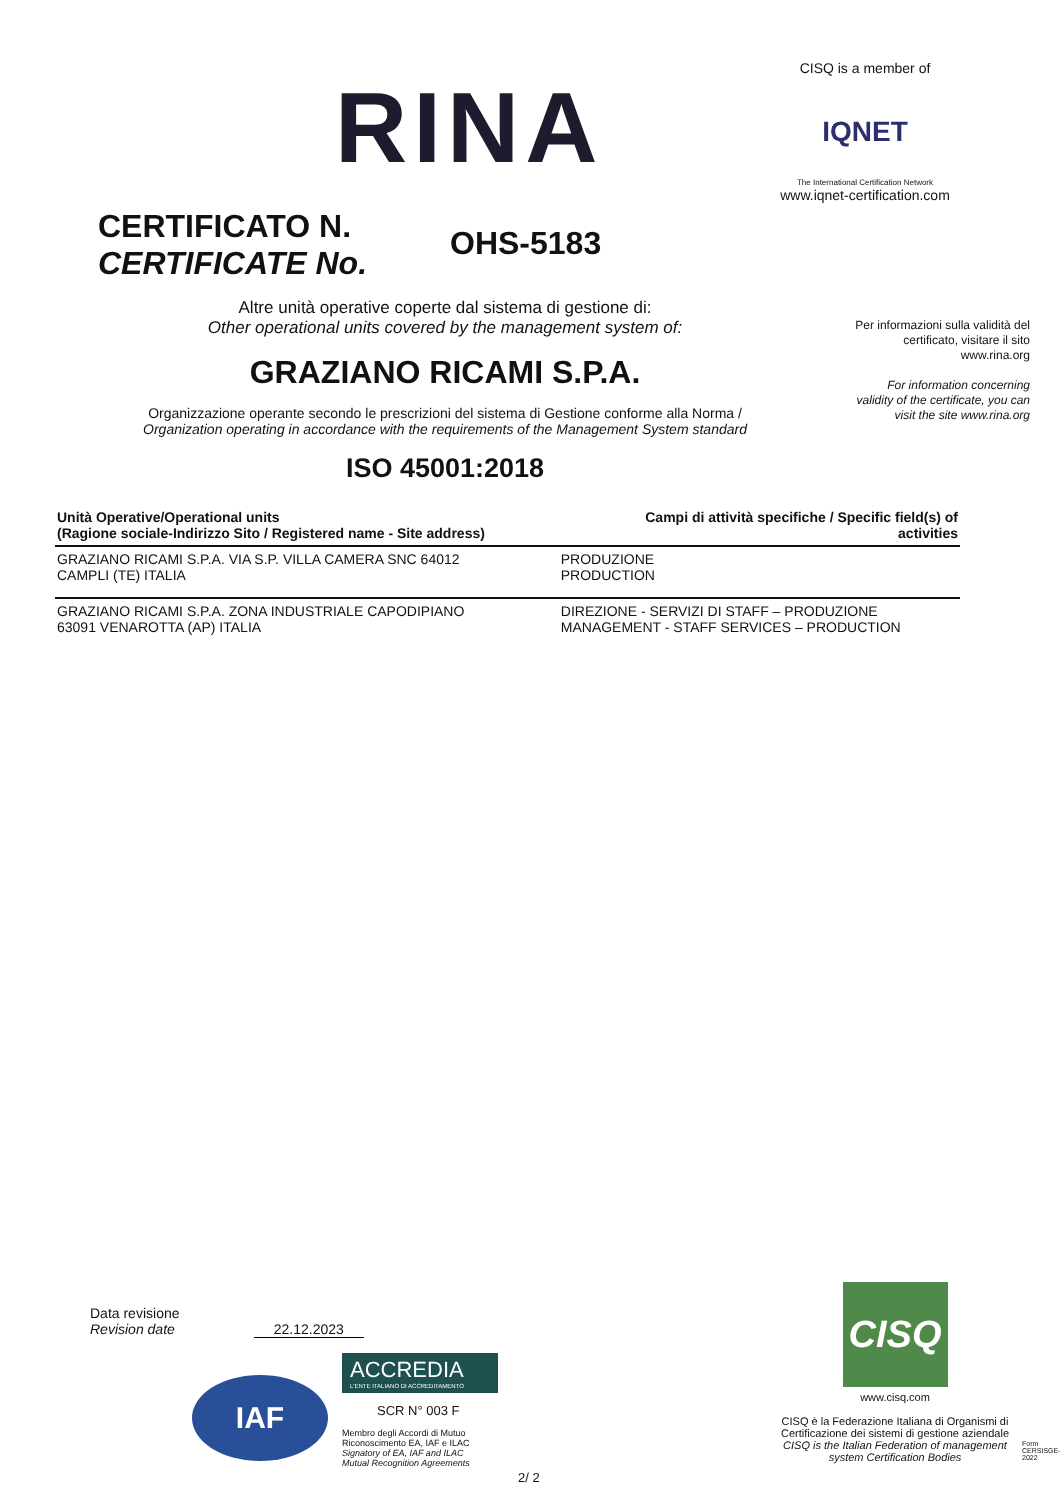RINA
CISQ is a member of
IQNET
The International Certification Network
www.iqnet-certification.com
CERTIFICATO N.
CERTIFICATE No.
OHS-5183
Per informazioni sulla validità del certificato, visitare il sito www.rina.org
For information concerning validity of the certificate, you can visit the site www.rina.org
Altre unità operative coperte dal sistema di gestione di:
Other operational units covered by the management system of:
GRAZIANO RICAMI S.P.A.
Organizzazione operante secondo le prescrizioni del sistema di Gestione conforme alla Norma /
Organization operating in accordance with the requirements of the Management System standard
ISO 45001:2018
| Unità Operative/Operational units (Ragione sociale-Indirizzo Sito / Registered name - Site address) | Campi di attività specifiche / Specific field(s) of activities |
| --- | --- |
| GRAZIANO RICAMI S.P.A. VIA S.P. VILLA CAMERA SNC 64012 CAMPLI (TE) ITALIA | PRODUZIONE PRODUCTION |
| GRAZIANO RICAMI S.P.A. ZONA INDUSTRIALE CAPODIPIANO 63091 VENAROTTA (AP) ITALIA | DIREZIONE - SERVIZI DI STAFF – PRODUZIONE MANAGEMENT - STAFF SERVICES – PRODUCTION |
Data revisione
Revision date 22.12.2023
IAF
ACCREDIA
L'ENTE ITALIANO DI ACCREDITAMENTO
SCR N° 003 F
Membro degli Accordi di Mutuo
Riconoscimento EA, IAF e ILAC
Signatory of EA, IAF and ILAC
Mutual Recognition Agreements
CISQ
www.cisq.com
CISQ è la Federazione Italiana di Organismi di Certificazione dei sistemi di gestione aziendale
CISQ is the Italian Federation of management system Certification Bodies
Form CERSISGE-2022
2/ 2